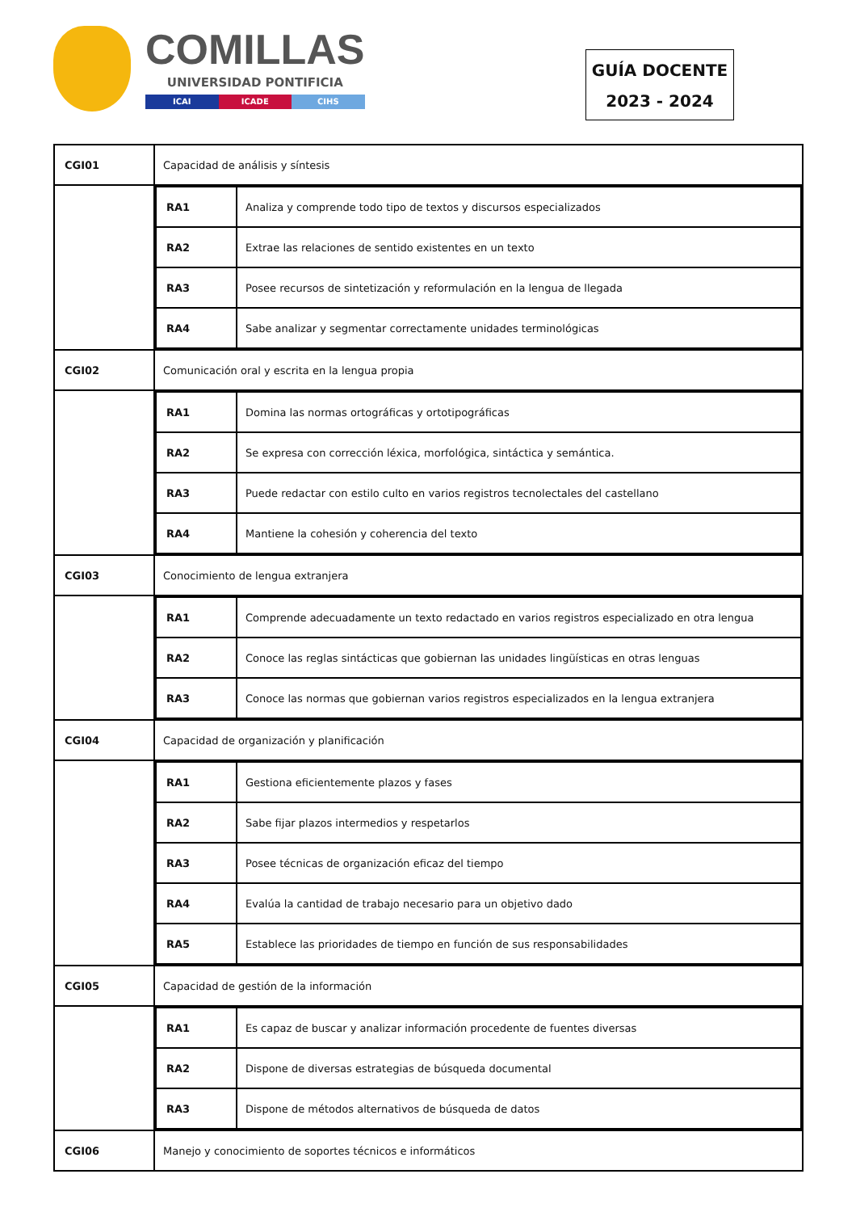COMILLAS
UNIVERSIDAD PONTIFICIA
ICAI ICADE CIHS
GUÍA DOCENTE
2023 - 2024
| CGI01 | Capacidad de análisis y síntesis |
| | / RA1 / Analiza y comprende todo tipo de textos y discursos especializados / / RA2 / Extrae las relaciones de sentido existentes en un texto / / RA3 / Posee recursos de sintetización y reformulación en la lengua de llegada / / RA4 / Sabe analizar y segmentar correctamente unidades terminológicas / |
| CGI02 | Comunicación oral y escrita en la lengua propia |
| | / RA1 / Domina las normas ortográficas y ortotipográficas / / RA2 / Se expresa con corrección léxica, morfológica, sintáctica y semántica. / / RA3 / Puede redactar con estilo culto en varios registros tecnolectales del castellano / / RA4 / Mantiene la cohesión y coherencia del texto / |
| CGI03 | Conocimiento de lengua extranjera |
| | / RA1 / Comprende adecuadamente un texto redactado en varios registros especializado en otra lengua / / RA2 / Conoce las reglas sintácticas que gobiernan las unidades lingüísticas en otras lenguas / / RA3 / Conoce las normas que gobiernan varios registros especializados en la lengua extranjera / |
| CGI04 | Capacidad de organización y planificación |
| | / RA1 / Gestiona eficientemente plazos y fases / / RA2 / Sabe fijar plazos intermedios y respetarlos / / RA3 / Posee técnicas de organización eficaz del tiempo / / RA4 / Evalúa la cantidad de trabajo necesario para un objetivo dado / / RA5 / Establece las prioridades de tiempo en función de sus responsabilidades / |
| CGI05 | Capacidad de gestión de la información |
| | / RA1 / Es capaz de buscar y analizar información procedente de fuentes diversas / / RA2 / Dispone de diversas estrategias de búsqueda documental / / RA3 / Dispone de métodos alternativos de búsqueda de datos / |
| CGI06 | Manejo y conocimiento de soportes técnicos e informáticos |